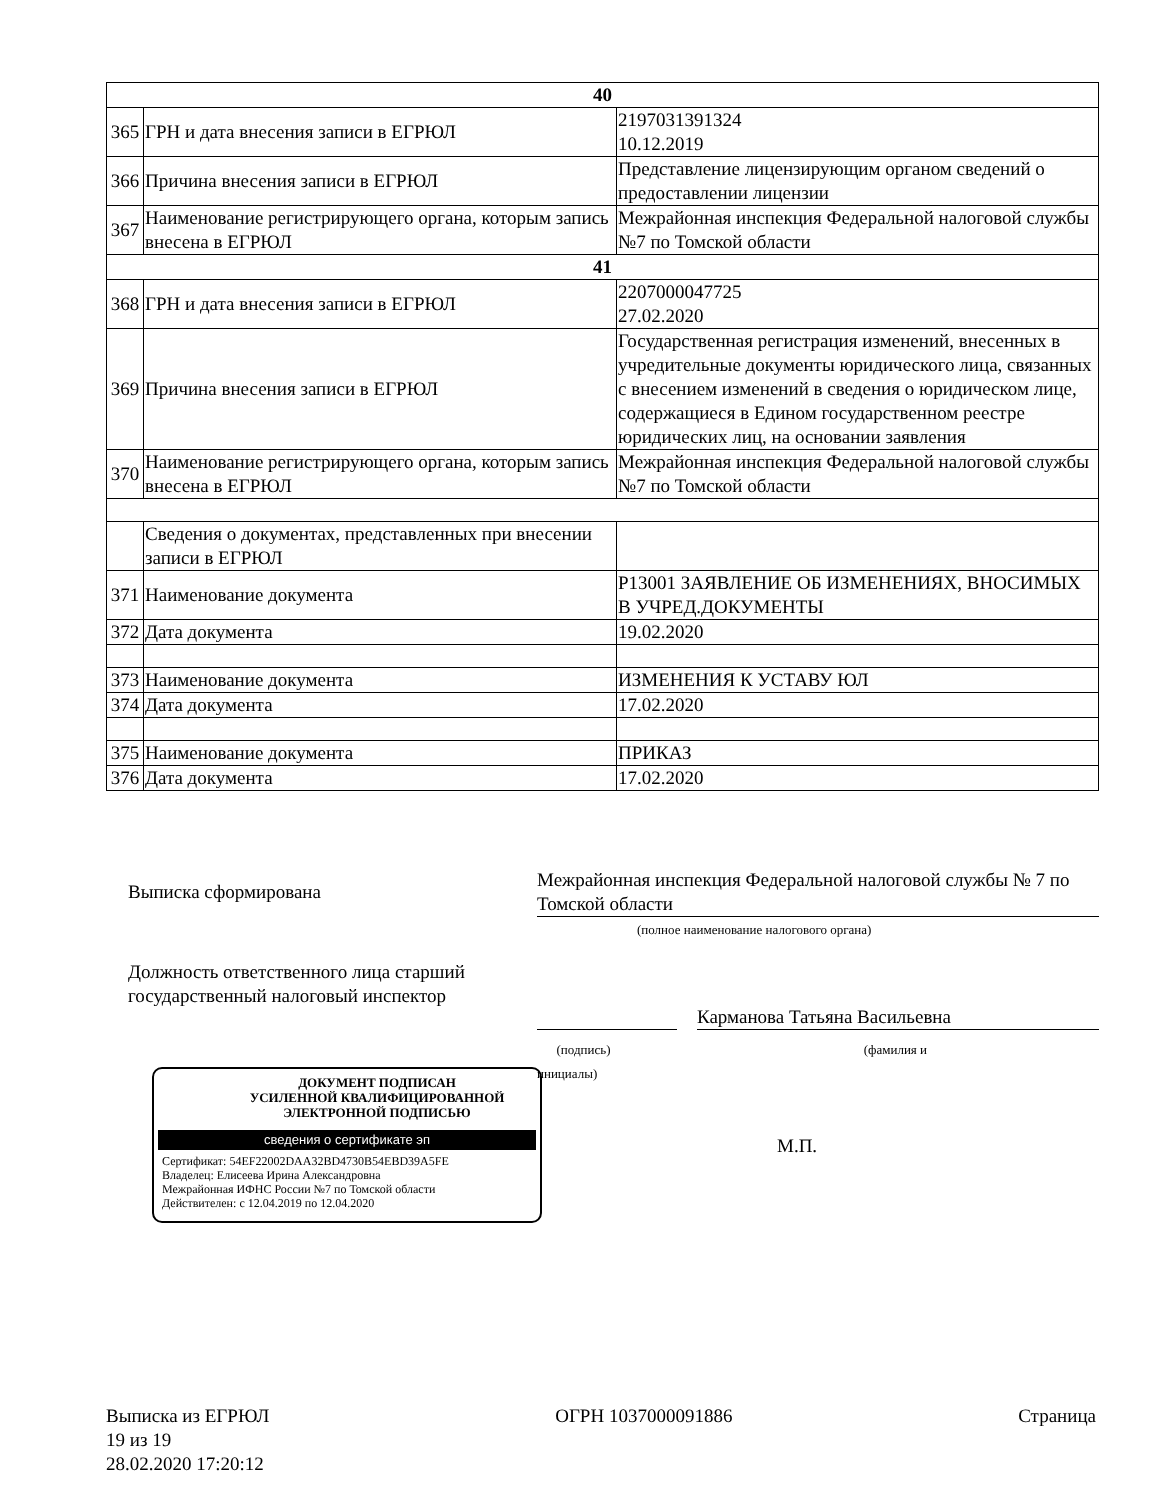| 40 | | |
| 365 | ГРН и дата внесения записи в ЕГРЮЛ | 2197031391324 10.12.2019 |
| 366 | Причина внесения записи в ЕГРЮЛ | Представление лицензирующим органом сведений о предоставлении лицензии |
| 367 | Наименование регистрирующего органа, которым запись внесена в ЕГРЮЛ | Межрайонная инспекция Федеральной налоговой службы №7 по Томской области |
| 41 | | |
| 368 | ГРН и дата внесения записи в ЕГРЮЛ | 2207000047725 27.02.2020 |
| 369 | Причина внесения записи в ЕГРЮЛ | Государственная регистрация изменений, внесенных в учредительные документы юридического лица, связанных с внесением изменений в сведения о юридическом лице, содержащиеся в Едином государственном реестре юридических лиц, на основании заявления |
| 370 | Наименование регистрирующего органа, которым запись внесена в ЕГРЮЛ | Межрайонная инспекция Федеральной налоговой службы №7 по Томской области |
| | Сведения о документах, представленных при внесении записи в ЕГРЮЛ | |
| 371 | Наименование документа | Р13001 ЗАЯВЛЕНИЕ ОБ ИЗМЕНЕНИЯХ, ВНОСИМЫХ В УЧРЕД.ДОКУМЕНТЫ |
| 372 | Дата документа | 19.02.2020 |
| 373 | Наименование документа | ИЗМЕНЕНИЯ К УСТАВУ ЮЛ |
| 374 | Дата документа | 17.02.2020 |
| 375 | Наименование документа | ПРИКАЗ |
| 376 | Дата документа | 17.02.2020 |
Выписка сформирована
Межрайонная инспекция Федеральной налоговой службы № 7 по Томской области
(полное наименование налогового органа)
Должность ответственного лица старший государственный налоговый инспектор
Карманова Татьяна Васильевна
(подпись) (фамилия и
инициалы)
ДОКУМЕНТ ПОДПИСАН
УСИЛЕННОЙ КВАЛИФИЦИРОВАННОЙ
ЭЛЕКТРОННОЙ ПОДПИСЬЮ
сведения о сертификате эп
Сертификат: 54EF22002DAA32BD4730B54EBD39A5FE
Владелец: Елисеева Ирина Александровна
Межрайонная ИФНС России №7 по Томской области
Действителен: с 12.04.2019 по 12.04.2020
М.П.
Выписка из ЕГРЮЛ ОГРН 1037000091886 Страница
19 из 19
28.02.2020 17:20:12